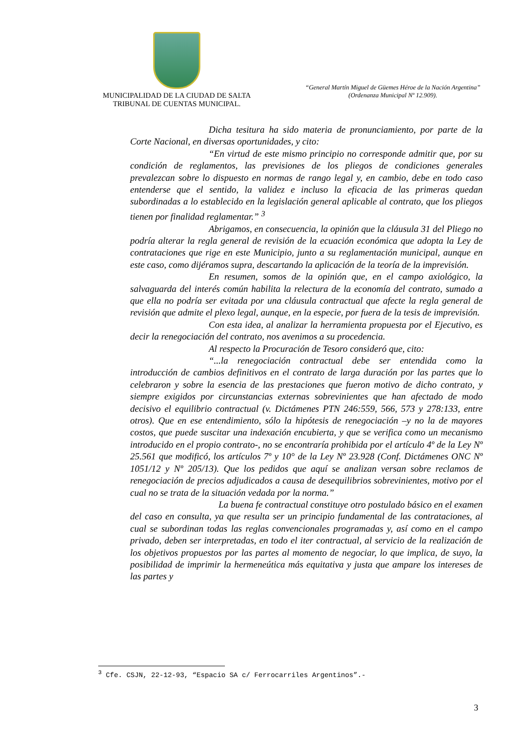MUNICIPALIDAD DE LA CIUDAD DE SALTA
TRIBUNAL DE CUENTAS MUNICIPAL.
“General Martín Miguel de Güemes Héroe de la Nación Argentina”
(Ordenanza Municipal Nº 12.909).
Dicha tesitura ha sido materia de pronunciamiento, por parte de la Corte Nacional, en diversas oportunidades, y cito:
“En virtud de este mismo principio no corresponde admitir que, por su condición de reglamentos, las previsiones de los pliegos de condiciones generales prevalezcan sobre lo dispuesto en normas de rango legal y, en cambio, debe en todo caso entenderse que el sentido, la validez e incluso la eficacia de las primeras quedan subordinadas a lo establecido en la legislación general aplicable al contrato, que los pliegos tienen por finalidad reglamentar.” <sup>3</sup>
Abrigamos, en consecuencia, la opinión que la cláusula 31 del Pliego no podría alterar la regla general de revisión de la ecuación económica que adopta la Ley de contrataciones que rige en este Municipio, junto a su reglamentación municipal, aunque en este caso, como dijéramos supra, descartando la aplicación de la teoría de la imprevisión.
En resumen, somos de la opinión que, en el campo axiológico, la salvaguarda del interés común habilita la relectura de la economía del contrato, sumado a que ella no podría ser evitada por una cláusula contractual que afecte la regla general de revisión que admite el plexo legal, aunque, en la especie, por fuera de la tesis de imprevisión.
Con esta idea, al analizar la herramienta propuesta por el Ejecutivo, es decir la renegociación del contrato, nos avenimos a su procedencia.
Al respecto la Procuración de Tesoro consideró que, cito:
“...la renegociación contractual debe ser entendida como la introducción de cambios definitivos en el contrato de larga duración por las partes que lo celebraron y sobre la esencia de las prestaciones que fueron motivo de dicho contrato, y siempre exigidos por circunstancias externas sobrevinientes que han afectado de modo decisivo el equilibrio contractual (v. Dictámenes PTN 246:559, 566, 573 y 278:133, entre otros). Que en ese entendimiento, sólo la hipótesis de renegociación –y no la de mayores costos, que puede suscitar una indexación encubierta, y que se verifica como un mecanismo introducido en el propio contrato-, no se encontraría prohibida por el artículo 4º de la Ley Nº 25.561 que modificó, los artículos 7º y 10° de la Ley Nº 23.928 (Conf. Dictámenes ONC Nº 1051/12 y Nº 205/13). Que los pedidos que aquí se analizan versan sobre reclamos de renegociación de precios adjudicados a causa de desequilibrios sobrevinientes, motivo por el cual no se trata de la situación vedada por la norma.”
La buena fe contractual constituye otro postulado básico en el examen del caso en consulta, ya que resulta ser un principio fundamental de las contrataciones, al cual se subordinan todas las reglas convencionales programadas y, así como en el campo privado, deben ser interpretadas, en todo el iter contractual, al servicio de la realización de los objetivos propuestos por las partes al momento de negociar, lo que implica, de suyo, la posibilidad de imprimir la hermeneútica más equitativa y justa que ampare los intereses de las partes y
<sup>3</sup> Cfe. CSJN, 22-12-93, “Espacio SA c/ Ferrocarriles Argentinos”.-
3